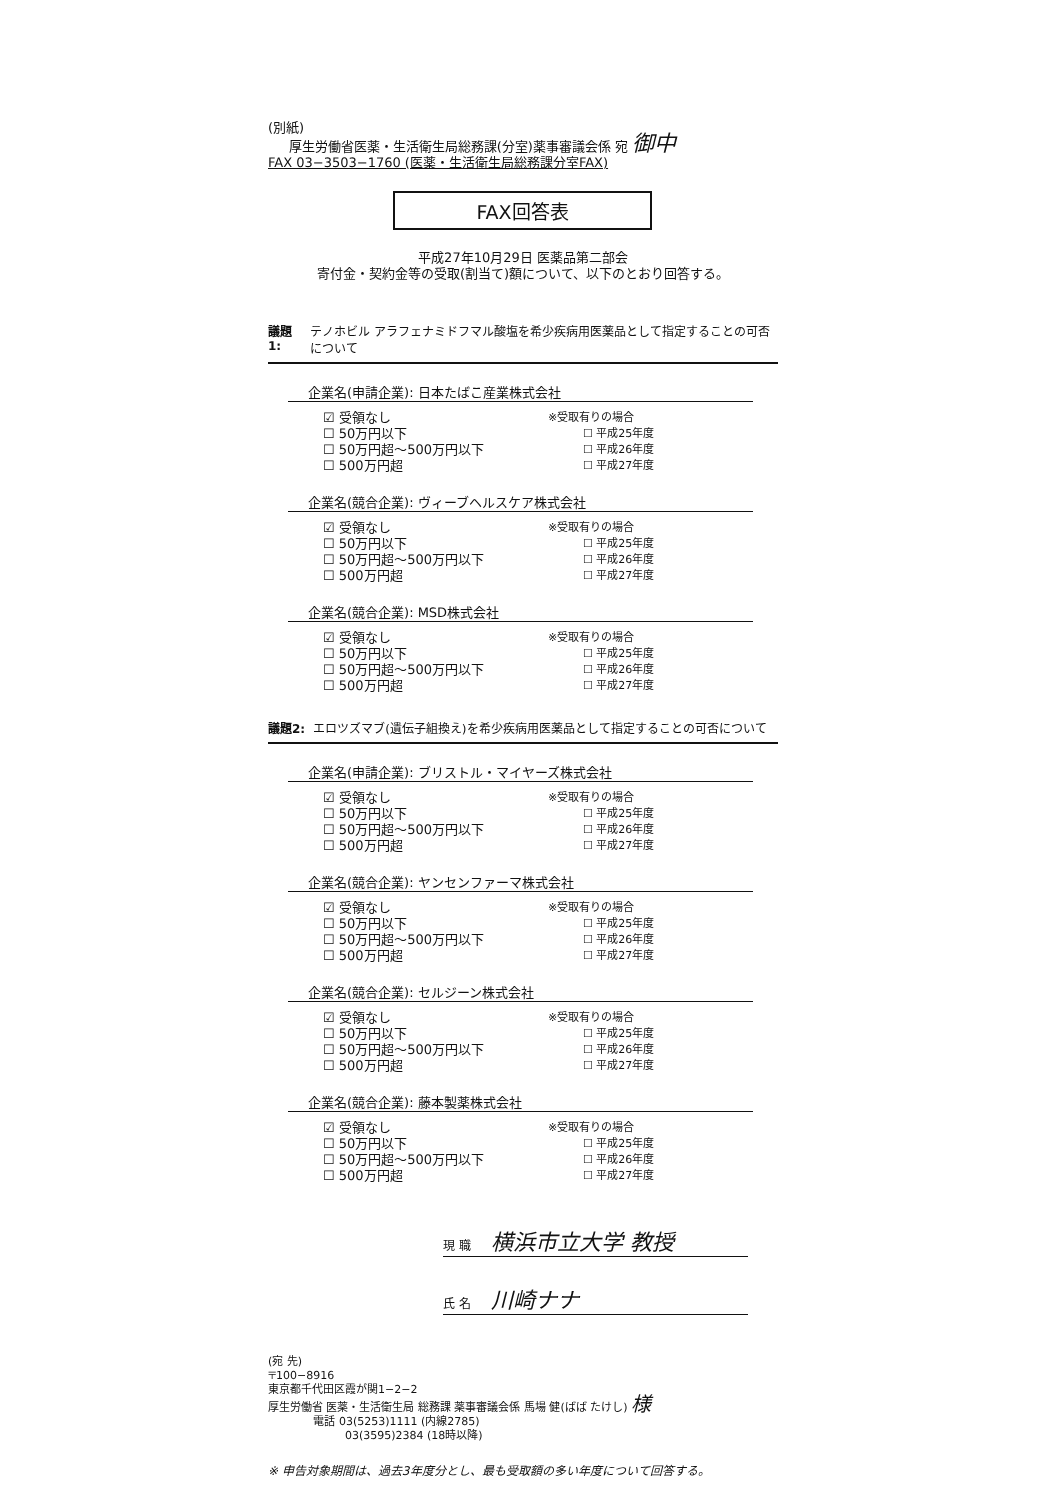(別紙)
厚生労働省医薬・生活衛生局総務課(分室)薬事審議会係 宛 御中
FAX 03−3503−1760 (医薬・生活衛生局総務課分室FAX)
FAX回答表
平成27年10月29日 医薬品第二部会
寄付金・契約金等の受取(割当て)額について、以下のとおり回答する。
議題1: テノホビル アラフェナミドフマル酸塩を希少疾病用医薬品として指定することの可否について
企業名(申請企業): 日本たばこ産業株式会社
☑ 受領なし
☐ 50万円以下
☐ 50万円超〜500万円以下
☐ 500万円超
※受取有りの場合
☐ 平成25年度
☐ 平成26年度
☐ 平成27年度
企業名(競合企業): ヴィーブヘルスケア株式会社
☑ 受領なし
☐ 50万円以下
☐ 50万円超〜500万円以下
☐ 500万円超
※受取有りの場合
☐ 平成25年度
☐ 平成26年度
☐ 平成27年度
企業名(競合企業): MSD株式会社
☑ 受領なし
☐ 50万円以下
☐ 50万円超〜500万円以下
☐ 500万円超
※受取有りの場合
☐ 平成25年度
☐ 平成26年度
☐ 平成27年度
議題2: エロツズマブ(遺伝子組換え)を希少疾病用医薬品として指定することの可否について
企業名(申請企業): ブリストル・マイヤーズ株式会社
☑ 受領なし
☐ 50万円以下
☐ 50万円超〜500万円以下
☐ 500万円超
※受取有りの場合
☐ 平成25年度
☐ 平成26年度
☐ 平成27年度
企業名(競合企業): ヤンセンファーマ株式会社
☑ 受領なし
☐ 50万円以下
☐ 50万円超〜500万円以下
☐ 500万円超
※受取有りの場合
☐ 平成25年度
☐ 平成26年度
☐ 平成27年度
企業名(競合企業): セルジーン株式会社
☑ 受領なし
☐ 50万円以下
☐ 50万円超〜500万円以下
☐ 500万円超
※受取有りの場合
☐ 平成25年度
☐ 平成26年度
☐ 平成27年度
企業名(競合企業): 藤本製薬株式会社
☑ 受領なし
☐ 50万円以下
☐ 50万円超〜500万円以下
☐ 500万円超
※受取有りの場合
☐ 平成25年度
☐ 平成26年度
☐ 平成27年度
現 職 横浜市立大学 教授
氏 名 川崎ナナ
(宛 先)
〒100−8916
東京都千代田区霞が関1−2−2
厚生労働省 医薬・生活衛生局 総務課 薬事審議会係 馬場 健(ばば たけし) 様
電話 03(5253)1111 (内線2785)
03(3595)2384 (18時以降)
※ 申告対象期間は、過去3年度分とし、最も受取額の多い年度について回答する。